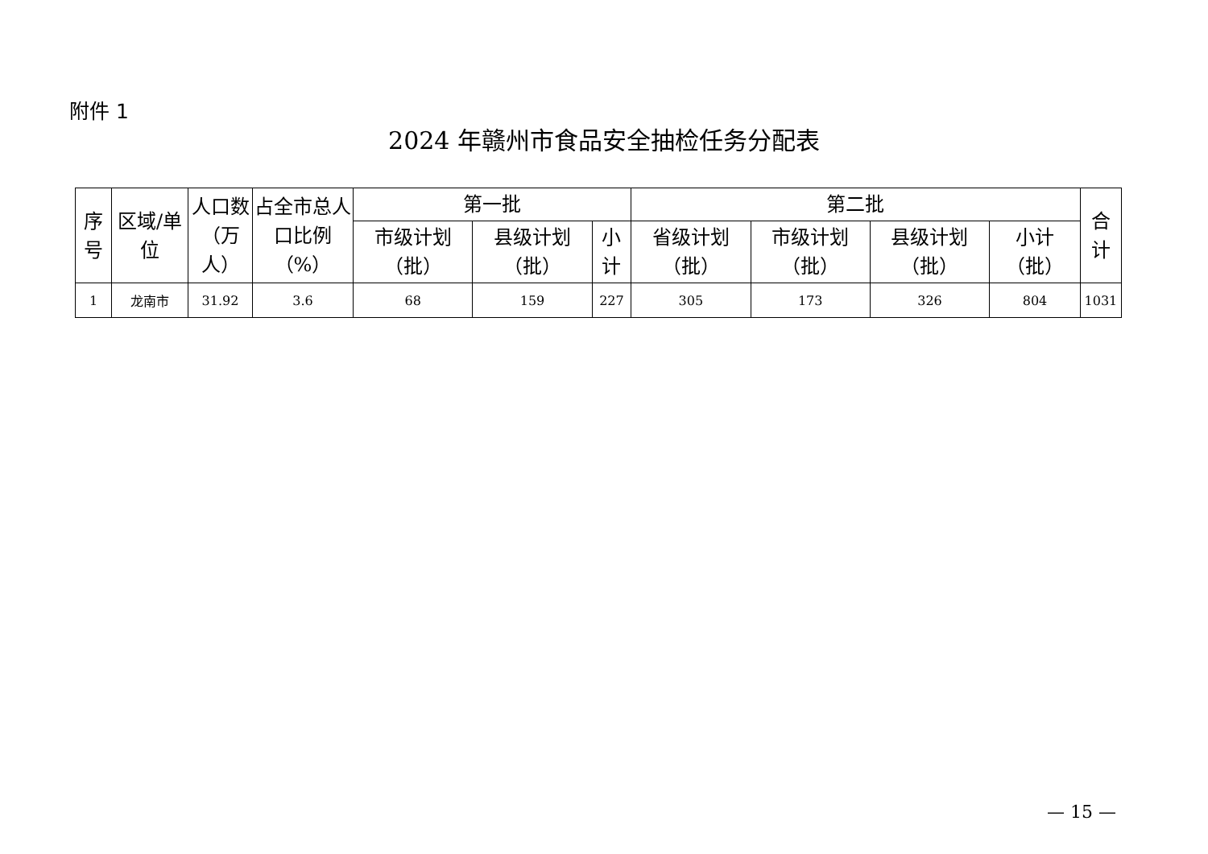附件 1
2024 年赣州市食品安全抽检任务分配表
| 序号 | 区域/单位 | 人口数（万人） | 占全市总人口比例（%） | 第一批 | | | 第二批 | | | | 合计 |
| --- | --- | --- | --- | --- | --- | --- | --- | --- | --- | --- | --- |
| | | | | 市级计划（批） | 县级计划（批） | 小计 | 省级计划（批） | 市级计划（批） | 县级计划（批） | 小计（批） | |
| 1 | 龙南市 | 31.92 | 3.6 | 68 | 159 | 227 | 305 | 173 | 326 | 804 | 1031 |
— 15 —